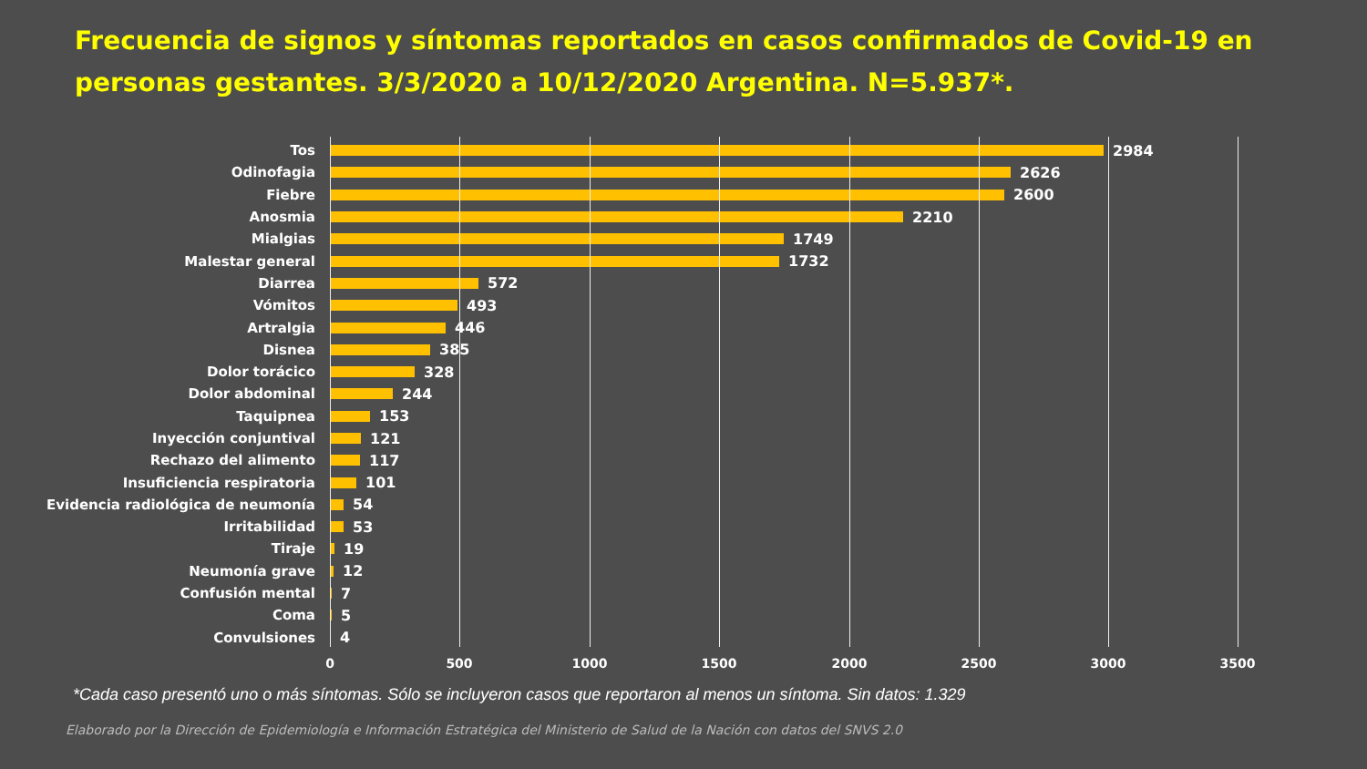Frecuencia de signos y síntomas reportados en casos confirmados de Covid-19 en personas gestantes. 3/3/2020 a 10/12/2020 Argentina. N=5.937*.
Tos 2984
Odinofagia 2626
Fiebre 2600
Anosmia 2210
Mialgias 1749
Malestar general 1732
Diarrea 572
Vómitos 493
Artralgia 446
Disnea 385
Dolor torácico 328
Dolor abdominal 244
Taquipnea 153
Inyección conjuntival 121
Rechazo del alimento 117
Insuficiencia respiratoria 101
Evidencia radiológica de neumonía 54
Irritabilidad 53
Tiraje 19
Neumonía grave 12
Confusión mental 7
Coma 5
Convulsiones 4
0 500 1000 1500 2000 2500 3000 3500
*Cada caso presentó uno o más síntomas. Sólo se incluyeron casos que reportaron al menos un síntoma. Sin datos: 1.329
Elaborado por la Dirección de Epidemiología e Información Estratégica del Ministerio de Salud de la Nación con datos del SNVS 2.0